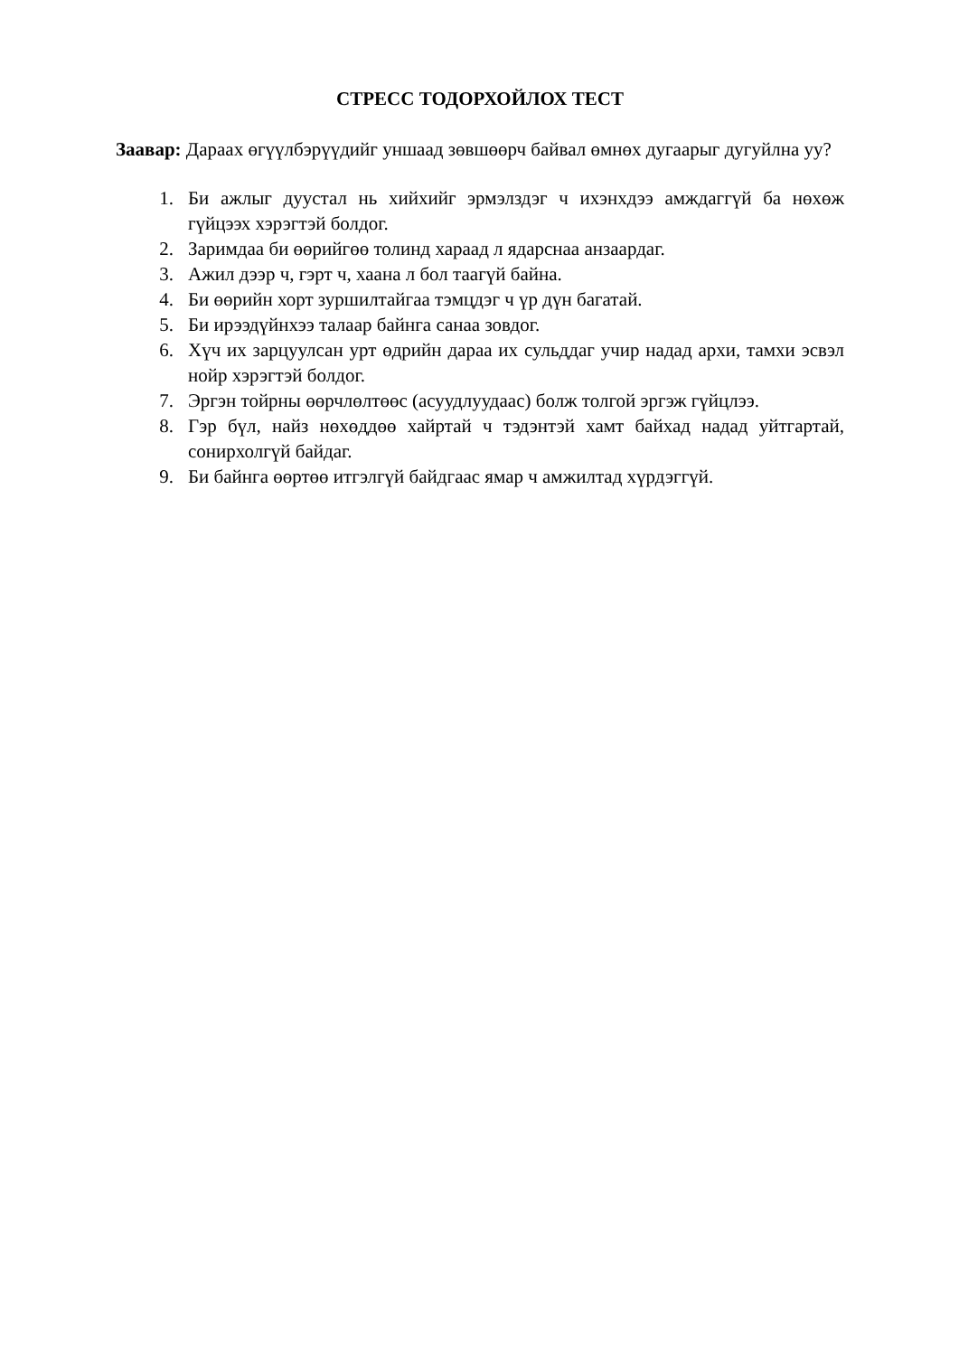СТРЕСС ТОДОРХОЙЛОХ ТЕСТ
Заавар: Дараах өгүүлбэрүүдийг уншаад зөвшөөрч байвал өмнөх дугаарыг дугуйлна уу?
1. Би ажлыг дуустал нь хийхийг эрмэлздэг ч ихэнхдээ амждаггүй ба нөхөж гүйцээх хэрэгтэй болдог.
2. Заримдаа би өөрийгөө толинд хараад л ядарснаа анзаардаг.
3. Ажил дээр ч, гэрт ч, хаана л бол таагүй байна.
4. Би өөрийн хорт зуршилтайгаа тэмцдэг ч үр дүн багатай.
5. Би ирээдүйнхээ талаар байнга санаа зовдог.
6. Хүч их зарцуулсан урт өдрийн дараа их сульддаг учир надад архи, тамхи эсвэл нойр хэрэгтэй болдог.
7. Эргэн тойрны өөрчлөлтөөс (асуудлуудаас) болж толгой эргэж гүйцлээ.
8. Гэр бүл, найз нөхөддөө хайртай ч тэдэнтэй хамт байхад надад уйтгартай, сонирхолгүй байдаг.
9. Би байнга өөртөө итгэлгүй байдгаас ямар ч амжилтад хүрдэггүй.